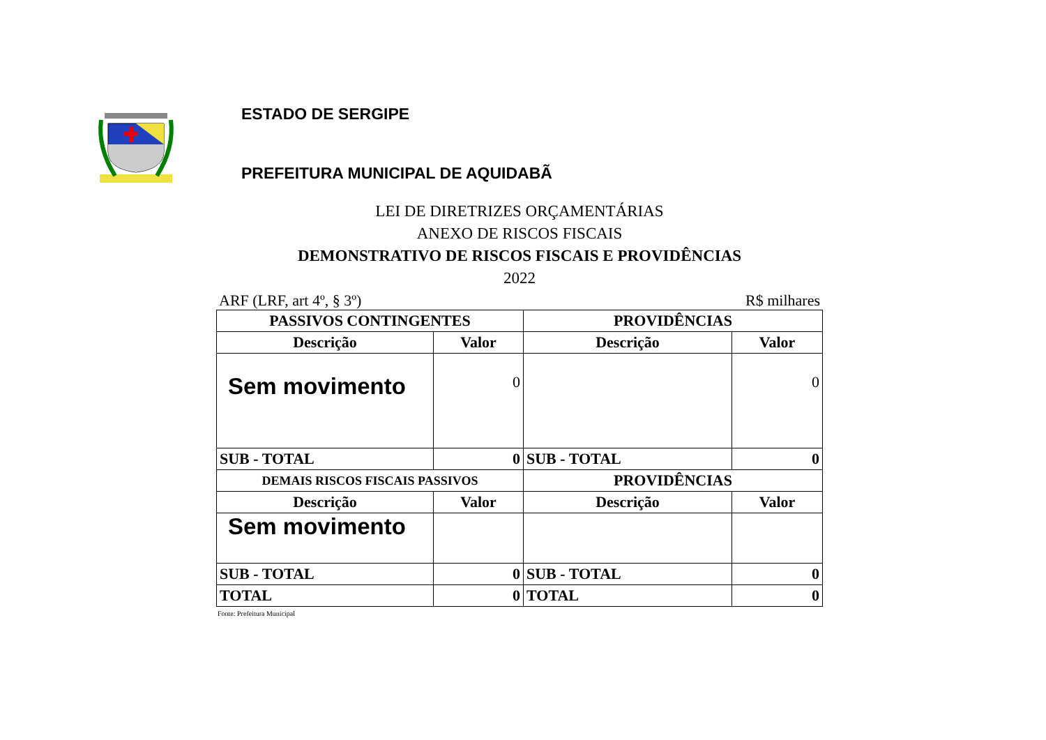ESTADO DE SERGIPE
PREFEITURA MUNICIPAL DE AQUIDABÃ
LEI DE DIRETRIZES ORÇAMENTÁRIAS
ANEXO DE RISCOS FISCAIS
DEMONSTRATIVO DE RISCOS FISCAIS E PROVIDÊNCIAS
2022
ARF (LRF, art 4º, § 3º) R$ milhares
| PASSIVOS CONTINGENTES | | PROVIDÊNCIAS | |
| --- | --- | --- | --- |
| Descrição | Valor | Descrição | Valor |
| Sem movimento | 0 | | 0 |
| SUB - TOTAL | 0 | SUB - TOTAL | 0 |
| DEMAIS RISCOS FISCAIS PASSIVOS | | PROVIDÊNCIAS | |
| Descrição | Valor | Descrição | Valor |
| Sem movimento | | | |
| SUB - TOTAL | 0 | SUB - TOTAL | 0 |
| TOTAL | 0 | TOTAL | 0 |
Fonte: Prefeitura Municipal